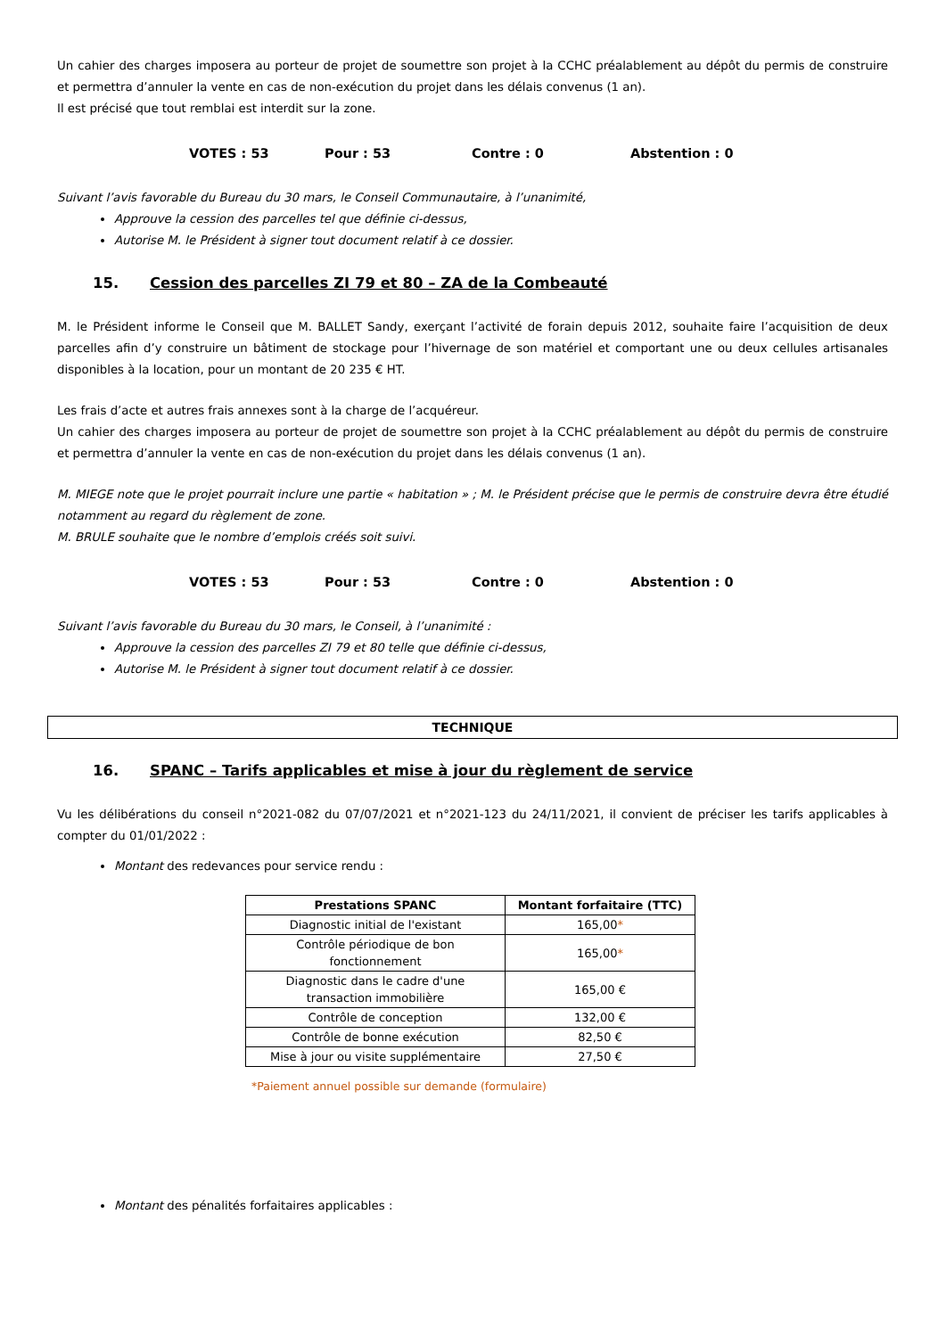Un cahier des charges imposera au porteur de projet de soumettre son projet à la CCHC préalablement au dépôt du permis de construire et permettra d’annuler la vente en cas de non-exécution du projet dans les délais convenus (1 an).
Il est précisé que tout remblai est interdit sur la zone.
VOTES : 53 Pour : 53 Contre : 0 Abstention : 0
Suivant l’avis favorable du Bureau du 30 mars, le Conseil Communautaire, à l’unanimité,
Approuve la cession des parcelles tel que définie ci-dessus,
Autorise M. le Président à signer tout document relatif à ce dossier.
15. Cession des parcelles ZI 79 et 80 – ZA de la Combeauté
M. le Président informe le Conseil que M. BALLET Sandy, exerçant l’activité de forain depuis 2012, souhaite faire l’acquisition de deux parcelles afin d’y construire un bâtiment de stockage pour l’hivernage de son matériel et comportant une ou deux cellules artisanales disponibles à la location, pour un montant de 20 235 € HT.
Les frais d’acte et autres frais annexes sont à la charge de l’acquéreur.
Un cahier des charges imposera au porteur de projet de soumettre son projet à la CCHC préalablement au dépôt du permis de construire et permettra d’annuler la vente en cas de non-exécution du projet dans les délais convenus (1 an).
M. MIEGE note que le projet pourrait inclure une partie « habitation » ; M. le Président précise que le permis de construire devra être étudié notamment au regard du règlement de zone.
M. BRULE souhaite que le nombre d’emplois créés soit suivi.
VOTES : 53 Pour : 53 Contre : 0 Abstention : 0
Suivant l’avis favorable du Bureau du 30 mars, le Conseil, à l’unanimité :
Approuve la cession des parcelles ZI 79 et 80 telle que définie ci-dessus,
Autorise M. le Président à signer tout document relatif à ce dossier.
TECHNIQUE
16. SPANC – Tarifs applicables et mise à jour du règlement de service
Vu les délibérations du conseil n°2021-082 du 07/07/2021 et n°2021-123 du 24/11/2021, il convient de préciser les tarifs applicables à compter du 01/01/2022 :
Montant des redevances pour service rendu :
| Prestations SPANC | Montant forfaitaire (TTC) |
| --- | --- |
| Diagnostic initial de l'existant | 165,00 * |
| Contrôle périodique de bon fonctionnement | 165,00 * |
| Diagnostic dans le cadre d'une transaction immobilière | 165,00 € |
| Contrôle de conception | 132,00 € |
| Contrôle de bonne exécution | 82,50 € |
| Mise à jour ou visite supplémentaire | 27,50 € |
*Paiement annuel possible sur demande (formulaire)
Montant des pénalités forfaitaires applicables :